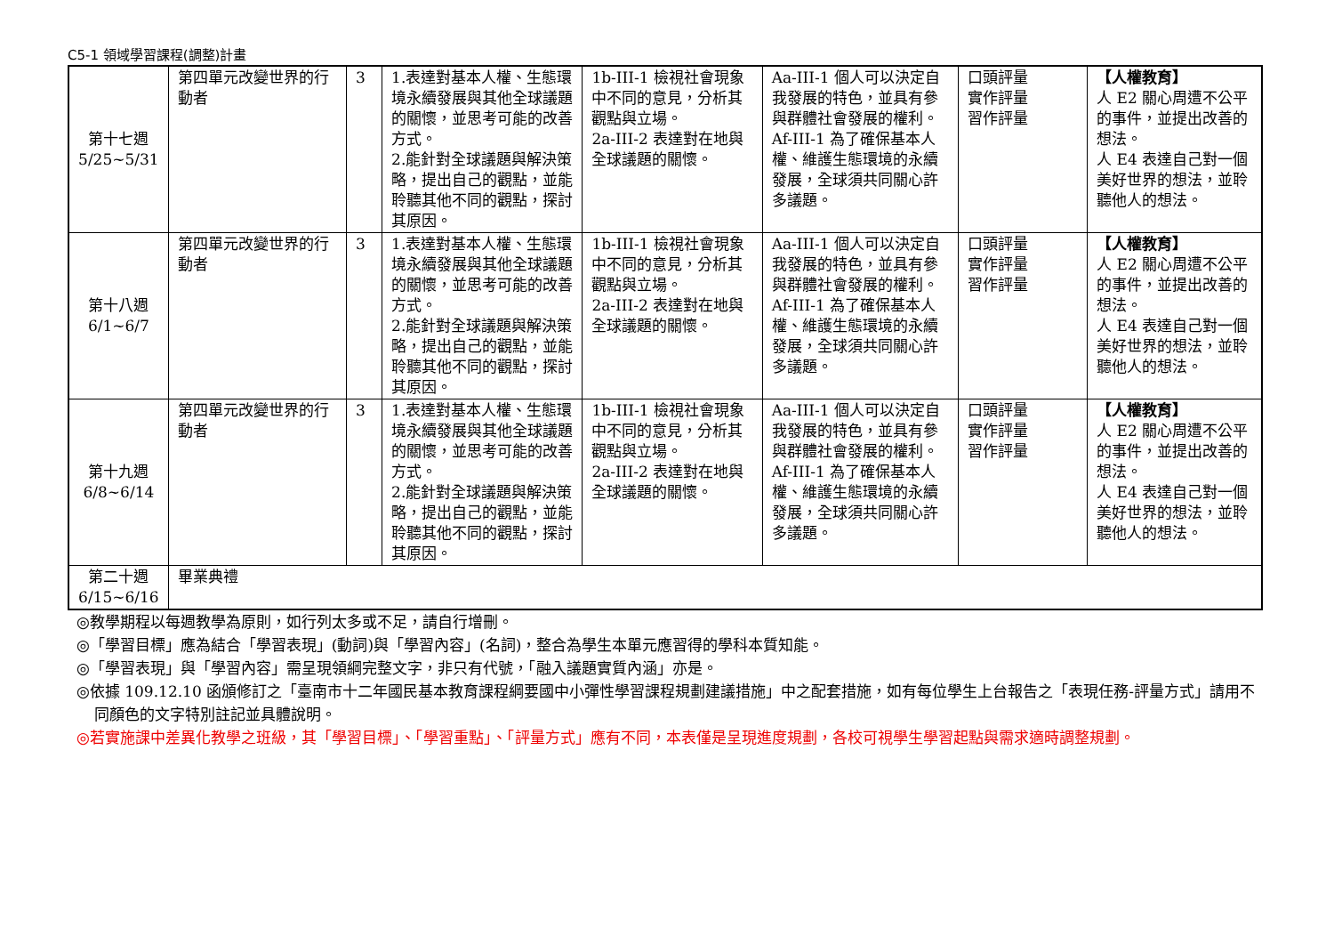C5-1 領域學習課程(調整)計畫
| 第十七週 5/25~5/31 | 第四單元改變世界的行動者 | 3 | 1.表達對基本人權、生態環境永續發展與其他全球議題的關懷，並思考可能的改善方式。 2.能針對全球議題與解決策略，提出自己的觀點，並能聆聽其他不同的觀點，探討其原因。 | 1b-III-1 檢視社會現象中不同的意見，分析其觀點與立場。 2a-III-2 表達對在地與全球議題的關懷。 | Aa-III-1 個人可以決定自我發展的特色，並具有參與群體社會發展的權利。 Af-III-1 為了確保基本人權、維護生態環境的永續發展，全球須共同關心許多議題。 | 口頭評量 實作評量 習作評量 | 【人權教育】 人 E2 關心周遭不公平的事件，並提出改善的想法。 人 E4 表達自己對一個美好世界的想法，並聆聽他人的想法。 |
| 第十八週 6/1~6/7 | 第四單元改變世界的行動者 | 3 | 1.表達對基本人權、生態環境永續發展與其他全球議題的關懷，並思考可能的改善方式。 2.能針對全球議題與解決策略，提出自己的觀點，並能聆聽其他不同的觀點，探討其原因。 | 1b-III-1 檢視社會現象中不同的意見，分析其觀點與立場。 2a-III-2 表達對在地與全球議題的關懷。 | Aa-III-1 個人可以決定自我發展的特色，並具有參與群體社會發展的權利。 Af-III-1 為了確保基本人權、維護生態環境的永續發展，全球須共同關心許多議題。 | 口頭評量 實作評量 習作評量 | 【人權教育】 人 E2 關心周遭不公平的事件，並提出改善的想法。 人 E4 表達自己對一個美好世界的想法，並聆聽他人的想法。 |
| 第十九週 6/8~6/14 | 第四單元改變世界的行動者 | 3 | 1.表達對基本人權、生態環境永續發展與其他全球議題的關懷，並思考可能的改善方式。 2.能針對全球議題與解決策略，提出自己的觀點，並能聆聽其他不同的觀點，探討其原因。 | 1b-III-1 檢視社會現象中不同的意見，分析其觀點與立場。 2a-III-2 表達對在地與全球議題的關懷。 | Aa-III-1 個人可以決定自我發展的特色，並具有參與群體社會發展的權利。 Af-III-1 為了確保基本人權、維護生態環境的永續發展，全球須共同關心許多議題。 | 口頭評量 實作評量 習作評量 | 【人權教育】 人 E2 關心周遭不公平的事件，並提出改善的想法。 人 E4 表達自己對一個美好世界的想法，並聆聽他人的想法。 |
| 第二十週 6/15~6/16 | 畢業典禮 | | | | | | |
◎教學期程以每週教學為原則，如行列太多或不足，請自行增刪。
◎「學習目標」應為結合「學習表現」(動詞)與「學習內容」(名詞)，整合為學生本單元應習得的學科本質知能。
◎「學習表現」與「學習內容」需呈現領綱完整文字，非只有代號，「融入議題實質內涵」亦是。
◎依據 109.12.10 函頒修訂之「臺南市十二年國民基本教育課程綱要國中小彈性學習課程規劃建議措施」中之配套措施，如有每位學生上台報告之「表現任務-評量方式」請用不同顏色的文字特別註記並具體說明。
◎若實施課中差異化教學之班級，其「學習目標」、「學習重點」、「評量方式」應有不同，本表僅是呈現進度規劃，各校可視學生學習起點與需求適時調整規劃。